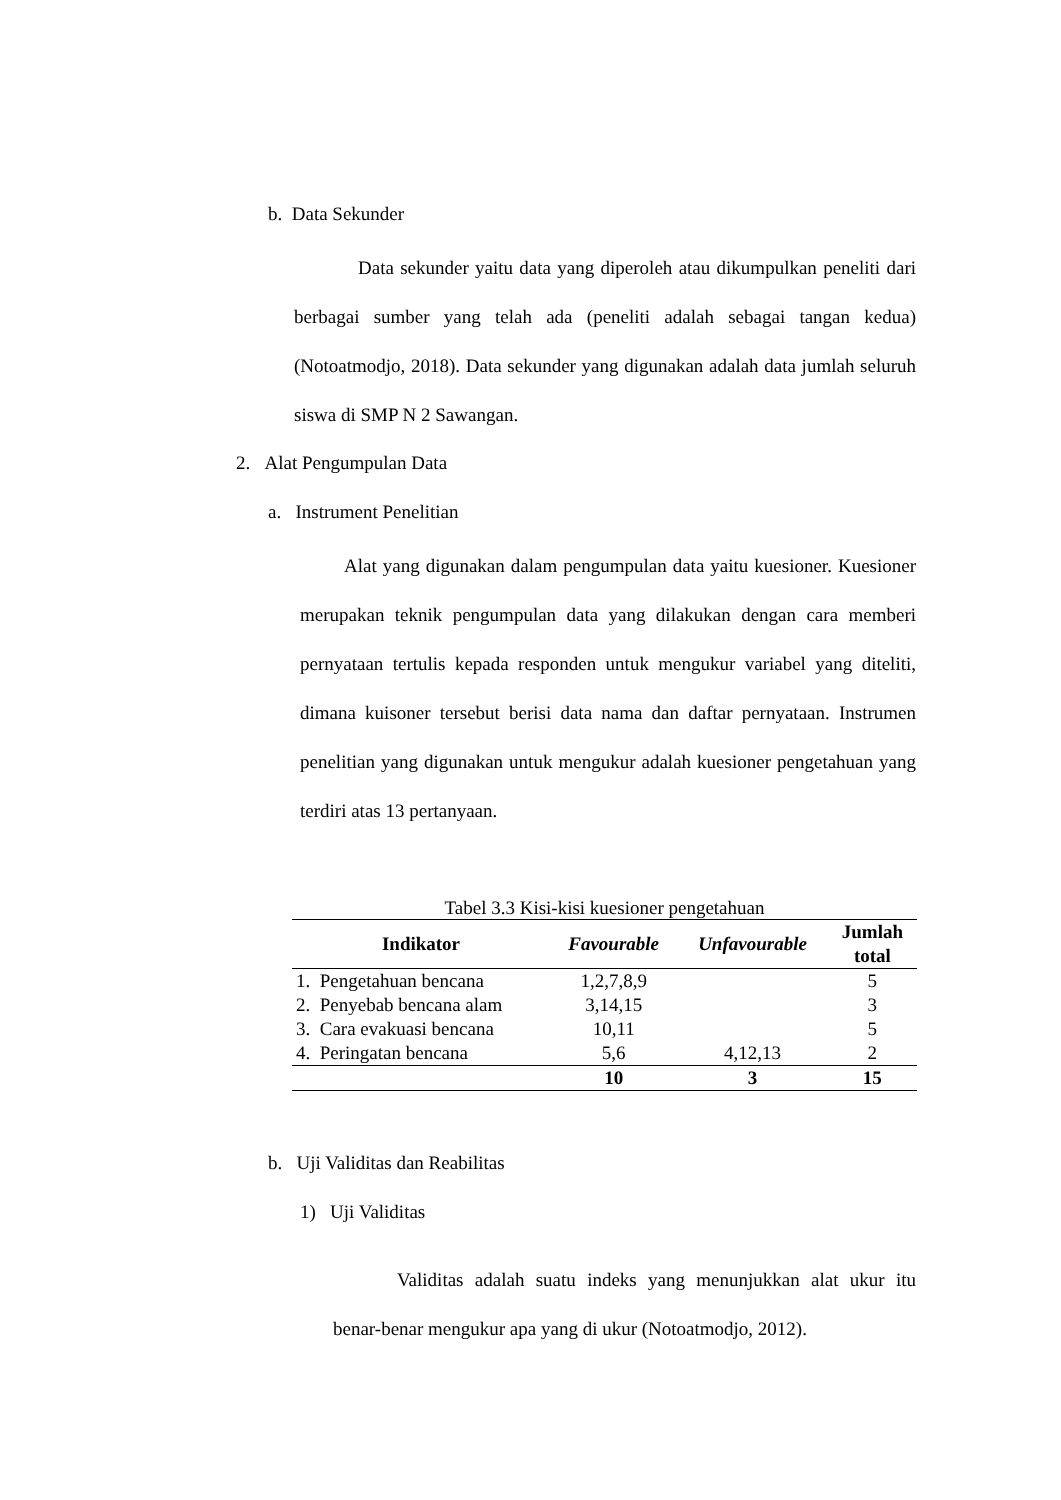b. Data Sekunder
Data sekunder yaitu data yang diperoleh atau dikumpulkan peneliti dari berbagai sumber yang telah ada (peneliti adalah sebagai tangan kedua) (Notoatmodjo, 2018). Data sekunder yang digunakan adalah data jumlah seluruh siswa di SMP N 2 Sawangan.
2. Alat Pengumpulan Data
a. Instrument Penelitian
Alat yang digunakan dalam pengumpulan data yaitu kuesioner. Kuesioner merupakan teknik pengumpulan data yang dilakukan dengan cara memberi pernyataan tertulis kepada responden untuk mengukur variabel yang diteliti, dimana kuisoner tersebut berisi data nama dan daftar pernyataan. Instrumen penelitian yang digunakan untuk mengukur adalah kuesioner pengetahuan yang terdiri atas 13 pertanyaan.
Tabel 3.3 Kisi-kisi kuesioner pengetahuan
| Indikator | Favourable | Unfavourable | Jumlah total |
| --- | --- | --- | --- |
| 1. Pengetahuan bencana | 1,2,7,8,9 | | 5 |
| 2. Penyebab bencana alam | 3,14,15 | | 3 |
| 3. Cara evakuasi bencana | 10,11 | | 5 |
| 4. Peringatan bencana | 5,6 | 4,12,13 | 2 |
| | 10 | 3 | 15 |
b. Uji Validitas dan Reabilitas
1) Uji Validitas
Validitas adalah suatu indeks yang menunjukkan alat ukur itu benar-benar mengukur apa yang di ukur (Notoatmodjo, 2012).